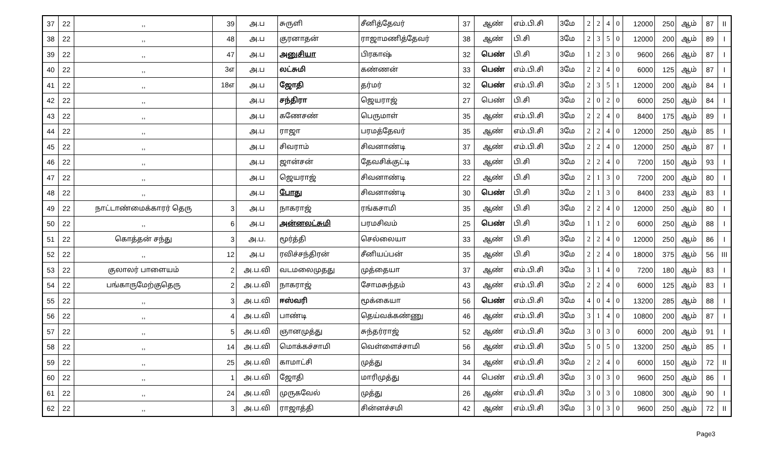| 37 | 22 | ,, | 39 | அ.ப | சுருளி | சீனித்தேவர் | 37 | ஆண் | எம்.பி.சி | 3மே | 2 | 2 | 4 | 0 | 12000 | 250 | ஆம் | 87 | II |
| 38 | 22 | ,, | 48 | அ.ப | குரனாதன் | ராஜாமணித்தேவர் | 38 | ஆண் | பி.சி | 3மே | 2 | 3 | 5 | 0 | 12000 | 200 | ஆம் | 89 | I |
| 39 | 22 | ,, | 47 | அ.ப | அனுசியா | பிரகாஷ் | 32 | பெண் | பி.சி | 3மே | 1 | 2 | 3 | 0 | 9600 | 266 | ஆம் | 87 | I |
| 40 | 22 | ,, | 3எ | அ.ப | லட்சுமி | கண்ணன் | 33 | பெண் | எம்.பி.சி | 3மே | 2 | 2 | 4 | 0 | 6000 | 125 | ஆம் | 87 | I |
| 41 | 22 | ,, | 18எ | அ.ப | ஜோதி | தர்மர் | 32 | பெண் | எம்.பி.சி | 3மே | 2 | 3 | 5 | 1 | 12000 | 200 | ஆம் | 84 | I |
| 42 | 22 | ,, | | அ.ப | சந்திரா | ஜெயராஜ் | 27 | பெண் | பி.சி | 3மே | 2 | 0 | 2 | 0 | 6000 | 250 | ஆம் | 84 | I |
| 43 | 22 | ,, | | அ.ப | கணேசண் | பெருமாள் | 35 | ஆண் | எம்.பி.சி | 3மே | 2 | 2 | 4 | 0 | 8400 | 175 | ஆம் | 89 | I |
| 44 | 22 | ,, | | அ.ப | ராஜா | பரமத்தேவர் | 35 | ஆண் | எம்.பி.சி | 3மே | 2 | 2 | 4 | 0 | 12000 | 250 | ஆம் | 85 | I |
| 45 | 22 | ,, | | அ.ப | சிவராம் | சிவனாண்டி | 37 | ஆண் | எம்.பி.சி | 3மே | 2 | 2 | 4 | 0 | 12000 | 250 | ஆம் | 87 | I |
| 46 | 22 | ,, | | அ.ப | ஜான்சன் | தேவசிக்குட்டி | 33 | ஆண் | பி.சி | 3மே | 2 | 2 | 4 | 0 | 7200 | 150 | ஆம் | 93 | I |
| 47 | 22 | ,, | | அ.ப | ஜெயராஜ் | சிவனாண்டி | 22 | ஆண் | பி.சி | 3மே | 2 | 1 | 3 | 0 | 7200 | 200 | ஆம் | 80 | I |
| 48 | 22 | ,, | | அ.ப | போது | சிவனாண்டி | 30 | பெண் | பி.சி | 3மே | 2 | 1 | 3 | 0 | 8400 | 233 | ஆம் | 83 | I |
| 49 | 22 | நாட்டாண்மைக்காரர் தெரு | 3 | அ.ப | நாகராஜ் | ரங்கசாமி | 35 | ஆண் | பி.சி | 3மே | 2 | 2 | 4 | 0 | 12000 | 250 | ஆம் | 80 | I |
| 50 | 22 | ,, | 6 | அ.ப | அன்னலட்சுமி | பரமசிவம் | 25 | பெண் | பி.சி | 3மே | 1 | 1 | 2 | 0 | 6000 | 250 | ஆம் | 88 | I |
| 51 | 22 | கொத்தன் சந்து | 3 | அ.ப. | மூர்த்தி | செல்லையா | 33 | ஆண் | பி.சி | 3மே | 2 | 2 | 4 | 0 | 12000 | 250 | ஆம் | 86 | I |
| 52 | 22 | ,, | 12 | அ.ப | ரவிச்சந்திரன் | சீனியப்பன் | 35 | ஆண் | பி.சி | 3மே | 2 | 2 | 4 | 0 | 18000 | 375 | ஆம் | 56 | III |
| 53 | 22 | குலாலர் பாளையம் | 2 | அ.ப.வி | வடமலைமுதது | முத்தையா | 37 | ஆண் | எம்.பி.சி | 3மே | 3 | 1 | 4 | 0 | 7200 | 180 | ஆம் | 83 | I |
| 54 | 22 | பங்காருமேற்குதெரு | 2 | அ.ப.வி | நாகராஜ் | சோமசுந்தம் | 43 | ஆண் | எம்.பி.சி | 3மே | 2 | 2 | 4 | 0 | 6000 | 125 | ஆம் | 83 | I |
| 55 | 22 | ,, | 3 | அ.ப.வி | ஈஸ்வரி | மூக்கையா | 56 | பெண் | எம்.பி.சி | 3மே | 4 | 0 | 4 | 0 | 13200 | 285 | ஆம் | 88 | I |
| 56 | 22 | ,, | 4 | அ.ப.வி | பாண்டி | தெய்வக்கண்ணு | 46 | ஆண் | எம்.பி.சி | 3மே | 3 | 1 | 4 | 0 | 10800 | 200 | ஆம் | 87 | I |
| 57 | 22 | ,, | 5 | அ.ப.வி | ஞானமுத்து | சுந்தர்ராஜ் | 52 | ஆண் | எம்.பி.சி | 3மே | 3 | 0 | 3 | 0 | 6000 | 200 | ஆம் | 91 | I |
| 58 | 22 | ,, | 14 | அ.ப.வி | மொக்கச்சாமி | வெள்ளைச்சாமி | 56 | ஆண் | எம்.பி.சி | 3மே | 5 | 0 | 5 | 0 | 13200 | 250 | ஆம் | 85 | I |
| 59 | 22 | ,, | 25 | அ.ப.வி | காமாட்சி | முத்து | 34 | ஆண் | எம்.பி.சி | 3மே | 2 | 2 | 4 | 0 | 6000 | 150 | ஆம் | 72 | II |
| 60 | 22 | ,, | 1 | அ.ப.வி | ஜோதி | மாரிமுத்து | 44 | பெண் | எம்.பி.சி | 3மே | 3 | 0 | 3 | 0 | 9600 | 250 | ஆம் | 86 | I |
| 61 | 22 | ,, | 24 | அ.ப.வி | முருகவேல் | முத்து | 26 | ஆண் | எம்.பி.சி | 3மே | 3 | 0 | 3 | 0 | 10800 | 300 | ஆம் | 90 | I |
| 62 | 22 | ,, | 3 | அ.ப.வி | ராஜாத்தி | சின்னச்சமி | 42 | ஆண் | எம்.பி.சி | 3மே | 3 | 0 | 3 | 0 | 9600 | 250 | ஆம் | 72 | II |
Page3